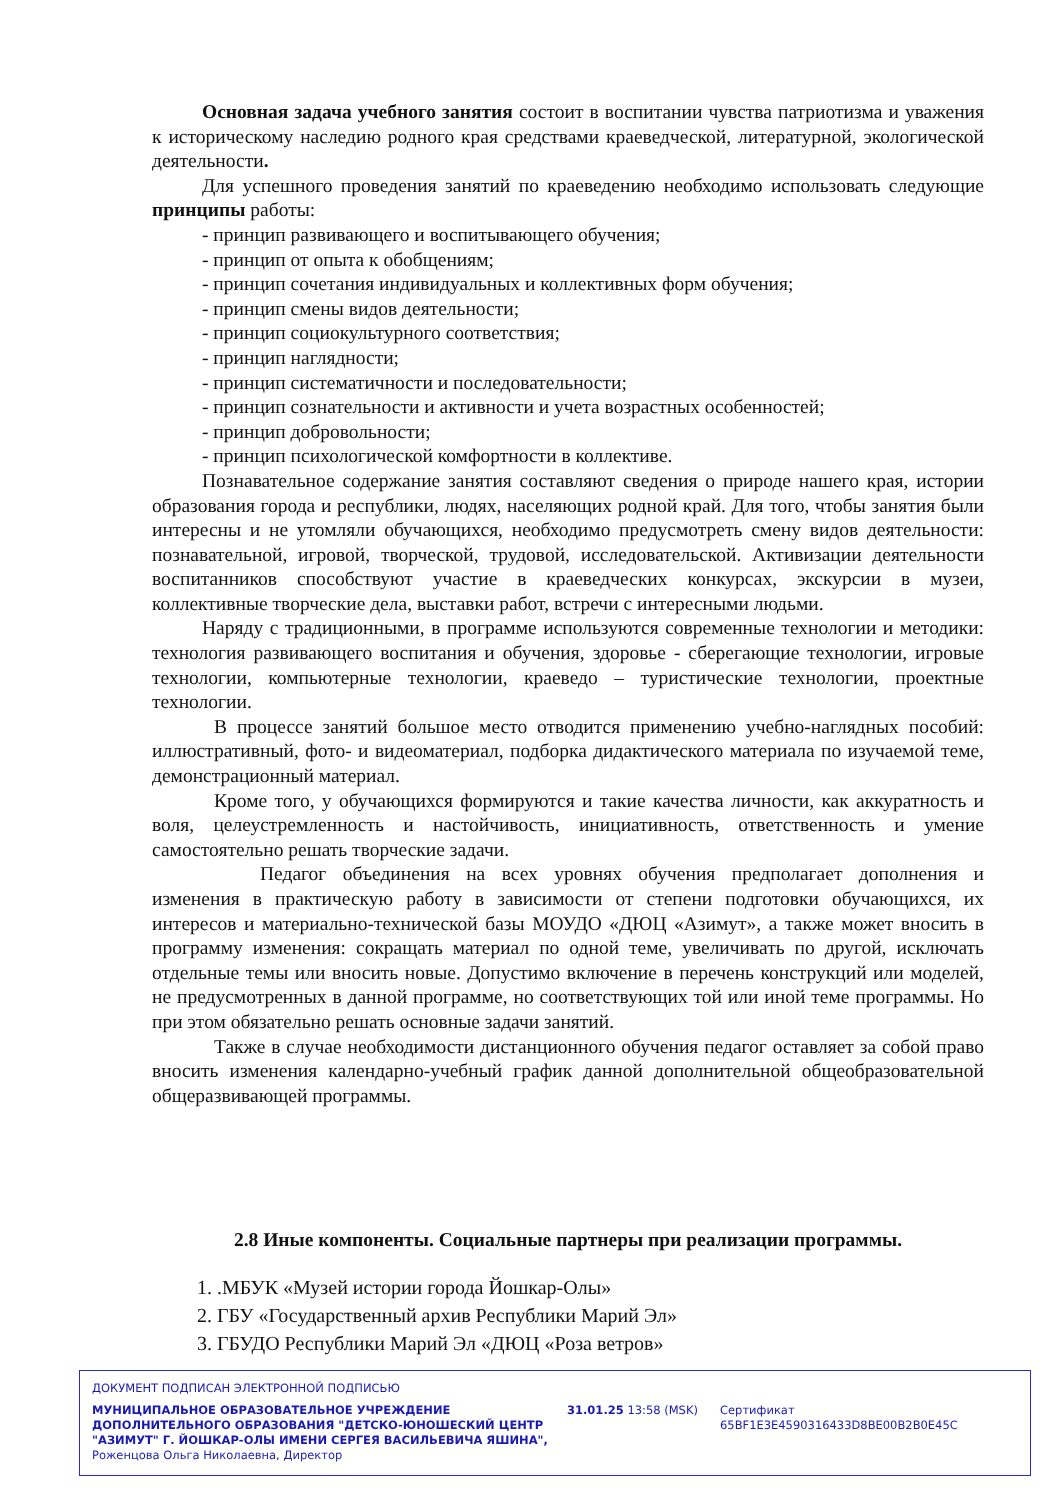Основная задача учебного занятия состоит в воспитании чувства патриотизма и уважения к историческому наследию родного края средствами краеведческой, литературной, экологической деятельности.
Для успешного проведения занятий по краеведению необходимо использовать следующие принципы работы:
- принцип развивающего и воспитывающего обучения;
- принцип от опыта к обобщениям;
- принцип сочетания индивидуальных и коллективных форм обучения;
- принцип смены видов деятельности;
- принцип социокультурного соответствия;
- принцип наглядности;
- принцип систематичности и последовательности;
- принцип сознательности и активности и учета возрастных особенностей;
- принцип добровольности;
- принцип психологической комфортности в коллективе.
Познавательное содержание занятия составляют сведения о природе нашего края, истории образования города и республики, людях, населяющих родной край. Для того, чтобы занятия были интересны и не утомляли обучающихся, необходимо предусмотреть смену видов деятельности: познавательной, игровой, творческой, трудовой, исследовательской. Активизации деятельности воспитанников способствуют участие в краеведческих конкурсах, экскурсии в музеи, коллективные творческие дела, выставки работ, встречи с интересными людьми.
Наряду с традиционными, в программе используются современные технологии и методики: технология развивающего воспитания и обучения, здоровье - сберегающие технологии, игровые технологии, компьютерные технологии, краеведо – туристические технологии, проектные технологии.
В процессе занятий большое место отводится применению учебно-наглядных пособий: иллюстративный, фото- и видеоматериал, подборка дидактического материала по изучаемой теме, демонстрационный материал.
Кроме того, у обучающихся формируются и такие качества личности, как аккуратность и воля, целеустремленность и настойчивость, инициативность, ответственность и умение самостоятельно решать творческие задачи.
Педагог объединения на всех уровнях обучения предполагает дополнения и изменения в практическую работу в зависимости от степени подготовки обучающихся, их интересов и материально-технической базы МОУДО «ДЮЦ «Азимут», а также может вносить в программу изменения: сокращать материал по одной теме, увеличивать по другой, исключать отдельные темы или вносить новые. Допустимо включение в перечень конструкций или моделей, не предусмотренных в данной программе, но соответствующих той или иной теме программы. Но при этом обязательно решать основные задачи занятий.
Также в случае необходимости дистанционного обучения педагог оставляет за собой право вносить изменения календарно-учебный график данной дополнительной общеобразовательной общеразвивающей программы.
2.8 Иные компоненты. Социальные партнеры при реализации программы.
1. .МБУК «Музей истории города Йошкар-Олы»
2. ГБУ «Государственный архив Республики Марий Эл»
3. ГБУДО Республики Марий Эл «ДЮЦ «Роза ветров»
ДОКУМЕНТ ПОДПИСАН ЭЛЕКТРОННОЙ ПОДПИСЬЮ
МУНИЦИПАЛЬНОЕ ОБРАЗОВАТЕЛЬНОЕ УЧРЕЖДЕНИЕ ДОПОЛНИТЕЛЬНОГО ОБРАЗОВАНИЯ "ДЕТСКО-ЮНОШЕСКИЙ ЦЕНТР "АЗИМУТ" Г. ЙОШКАР-ОЛЫ ИМЕНИ СЕРГЕЯ ВАСИЛЬЕВИЧА ЯШИНА",
Роженцова Ольга Николаевна, Директор
31.01.25 13:58 (MSK)
Сертификат 65BF1E3E4590316433D8BE00B2B0E45C